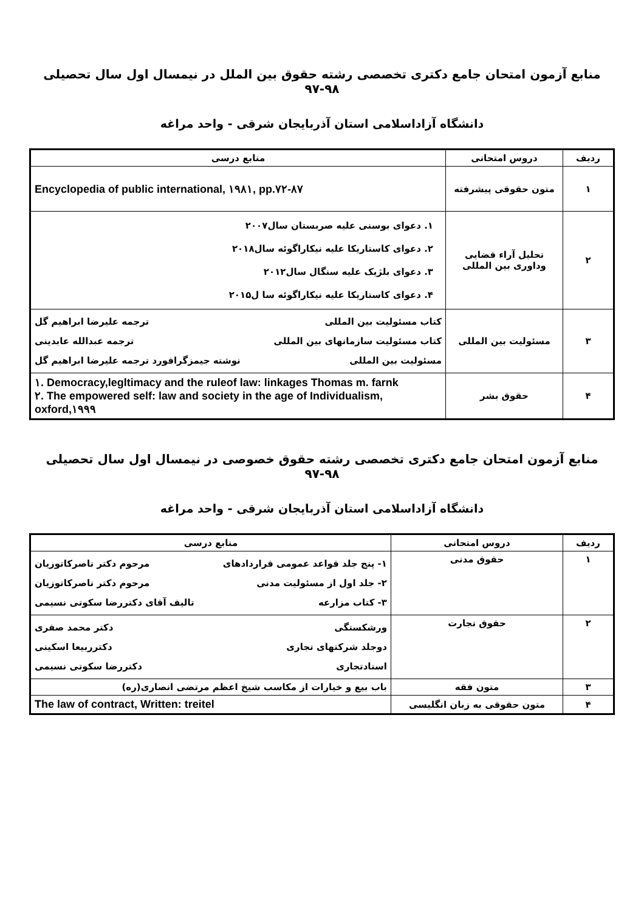منابع آزمون امتحان جامع دکتری تخصصی رشته حقوق بین الملل در نیمسال اول سال تحصیلی ۹۸-۹۷
دانشگاه آزاداسلامی استان آذربایجان شرقی - واحد مراغه
| ردیف | دروس امتحانی | منابع درسی |
| --- | --- | --- |
| ۱ | متون حقوقی پیشرفته | Encyclopedia of public international, ۱۹۸۱, pp.۷۲-۸۷ |
| ۲ | تحلیل آراء قضایی وداوری بین المللی | ۱. دعوای بوسنی علیه صربستان سال۲۰۰۷ ۲. دعوای کاستاریکا علیه نیکاراگوئه سال۲۰۱۸ ۳. دعوای بلژیک علیه سنگال سال۲۰۱۲ ۴. دعوای کاستاریکا علیه نیکاراگوئه سا ل۲۰۱۵ |
| ۳ | مسئولیت بین المللی | کتاب مسئولیت بین المللی ترجمه علیرضا ابراهیم گل کتاب مسئولیت سازمانهای بین المللی ترجمه عبدالله عابدینی مسئولیت بین المللی نوشته جیمزگرافورد ترجمه علیرضا ابراهیم گل |
| ۴ | حقوق بشر | ۱. Democracy,legltimacy and the ruleof law: linkages Thomas m. farnk ۲. The empowered self: law and society in the age of Individualism, oxford,۱۹۹۹ |
منابع آزمون امتحان جامع دکتری تخصصی رشته حقوق خصوصی در نیمسال اول سال تحصیلی ۹۸-۹۷
دانشگاه آزاداسلامی استان آذربایجان شرقی - واحد مراغه
| ردیف | دروس امتحانی | منابع درسی |
| --- | --- | --- |
| ۱ | حقوق مدنی | ۱- پنج جلد قواعد عمومی قراردادهای مرحوم دکتر ناصرکاتوزیان ۲- جلد اول از مسئولیت مدنی مرحوم دکتر ناصرکاتوزیان ۳- کتاب مزارعه تالیف آقای دکتررضا سکوتی نسیمی |
| ۲ | حقوق تجارت | ورشکستگی دکتر محمد صفری دوجلد شرکتهای تجاری دکترربیعا اسکینی اسنادتجاری دکتررضا سکوتی نسیمی |
| ۳ | متون فقه | باب بیع و خیارات از مکاسب شیخ اعظم مرتضی انصاری(ره) |
| ۴ | متون حقوقی به زبان انگلیسی | The law of contract, Written: treitel |